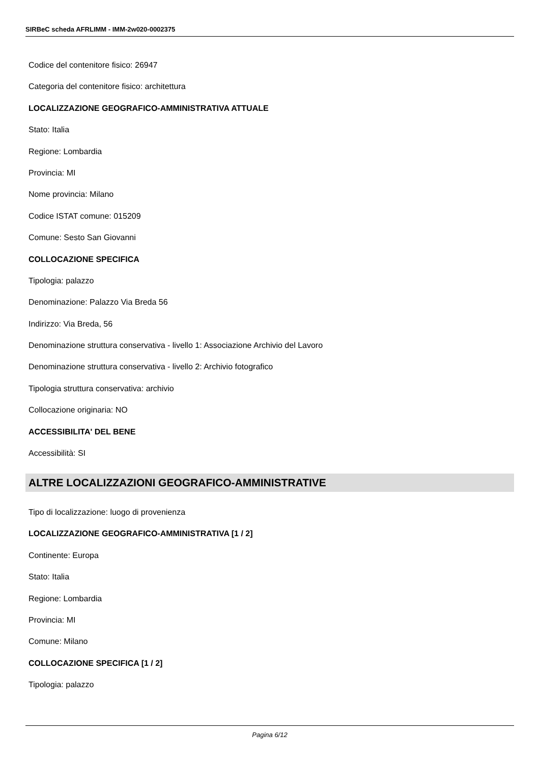SIRBeC scheda AFRLIMM - IMM-2w020-0002375
Codice del contenitore fisico: 26947
Categoria del contenitore fisico: architettura
LOCALIZZAZIONE GEOGRAFICO-AMMINISTRATIVA ATTUALE
Stato: Italia
Regione: Lombardia
Provincia: MI
Nome provincia: Milano
Codice ISTAT comune: 015209
Comune: Sesto San Giovanni
COLLOCAZIONE SPECIFICA
Tipologia: palazzo
Denominazione: Palazzo Via Breda 56
Indirizzo: Via Breda, 56
Denominazione struttura conservativa - livello 1: Associazione Archivio del Lavoro
Denominazione struttura conservativa - livello 2: Archivio fotografico
Tipologia struttura conservativa: archivio
Collocazione originaria: NO
ACCESSIBILITA' DEL BENE
Accessibilità: SI
ALTRE LOCALIZZAZIONI GEOGRAFICO-AMMINISTRATIVE
Tipo di localizzazione: luogo di provenienza
LOCALIZZAZIONE GEOGRAFICO-AMMINISTRATIVA [1 / 2]
Continente: Europa
Stato: Italia
Regione: Lombardia
Provincia: MI
Comune: Milano
COLLOCAZIONE SPECIFICA [1 / 2]
Tipologia: palazzo
Pagina 6/12